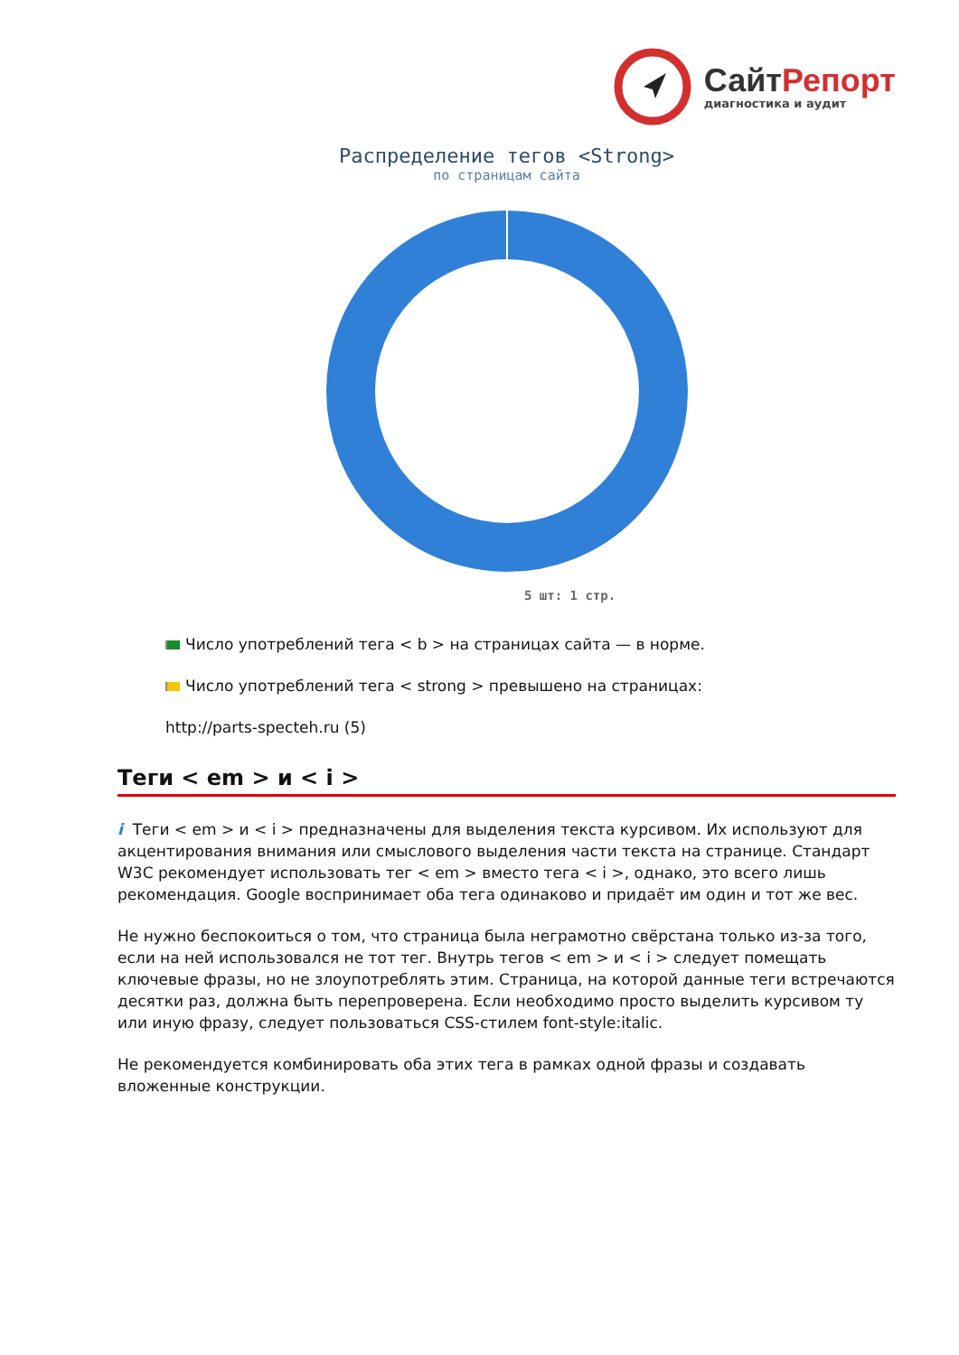СайтРепорт
диагностика и аудит
Распределение тегов <Strong>
по страницам сайта
5 шт: 1 стр.
Число употреблений тега < b > на страницах сайта — в норме.
Число употреблений тега < strong > превышено на страницах:
http://parts-specteh.ru (5)
Теги < em > и < i >
i Теги < em > и < i > предназначены для выделения текста курсивом. Их используют для акцентирования внимания или смыслового выделения части текста на странице. Стандарт W3C рекомендует использовать тег < em > вместо тега < i >, однако, это всего лишь рекомендация. Google воспринимает оба тега одинаково и придаёт им один и тот же вес.
Не нужно беспокоиться о том, что страница была неграмотно свёрстана только из-за того, если на ней использовался не тот тег. Внутрь тегов < em > и < i > следует помещать ключевые фразы, но не злоупотреблять этим. Страница, на которой данные теги встречаются десятки раз, должна быть перепроверена. Если необходимо просто выделить курсивом ту или иную фразу, следует пользоваться CSS-стилем font-style:italic.
Не рекомендуется комбинировать оба этих тега в рамках одной фразы и создавать вложенные конструкции.